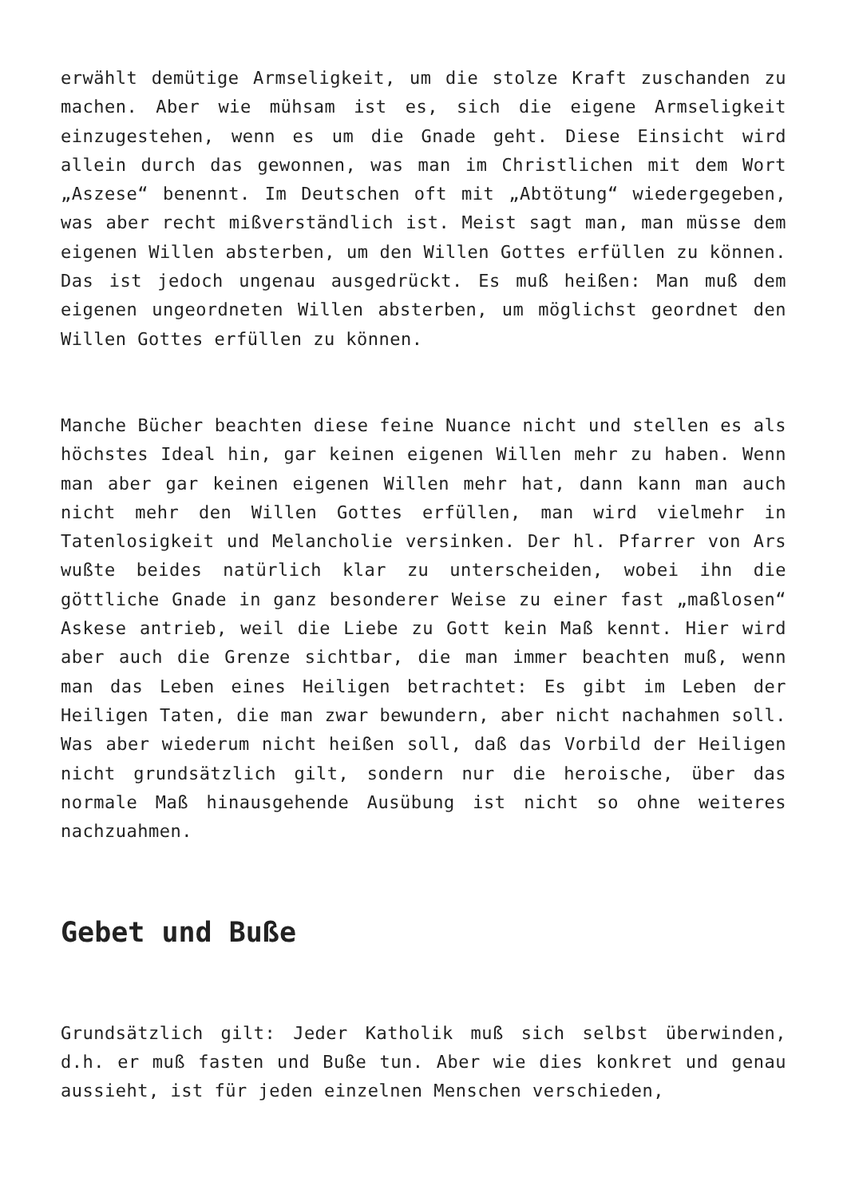erwählt demütige Armseligkeit, um die stolze Kraft zuschanden zu machen. Aber wie mühsam ist es, sich die eigene Armseligkeit einzugestehen, wenn es um die Gnade geht. Diese Einsicht wird allein durch das gewonnen, was man im Christlichen mit dem Wort „Aszese“ benennt. Im Deutschen oft mit „Abtötung“ wiedergegeben, was aber recht mißverständlich ist. Meist sagt man, man müsse dem eigenen Willen absterben, um den Willen Gottes erfüllen zu können. Das ist jedoch ungenau ausgedrückt. Es muß heißen: Man muß dem eigenen ungeordneten Willen absterben, um möglichst geordnet den Willen Gottes erfüllen zu können.
Manche Bücher beachten diese feine Nuance nicht und stellen es als höchstes Ideal hin, gar keinen eigenen Willen mehr zu haben. Wenn man aber gar keinen eigenen Willen mehr hat, dann kann man auch nicht mehr den Willen Gottes erfüllen, man wird vielmehr in Tatenlosigkeit und Melancholie versinken. Der hl. Pfarrer von Ars wußte beides natürlich klar zu unterscheiden, wobei ihn die göttliche Gnade in ganz besonderer Weise zu einer fast „maßlosen“ Askese antrieb, weil die Liebe zu Gott kein Maß kennt. Hier wird aber auch die Grenze sichtbar, die man immer beachten muß, wenn man das Leben eines Heiligen betrachtet: Es gibt im Leben der Heiligen Taten, die man zwar bewundern, aber nicht nachahmen soll. Was aber wiederum nicht heißen soll, daß das Vorbild der Heiligen nicht grundsätzlich gilt, sondern nur die heroische, über das normale Maß hinausgehende Ausübung ist nicht so ohne weiteres nachzuahmen.
Gebet und Buße
Grundsätzlich gilt: Jeder Katholik muß sich selbst überwinden, d.h. er muß fasten und Buße tun. Aber wie dies konkret und genau aussieht, ist für jeden einzelnen Menschen verschieden,